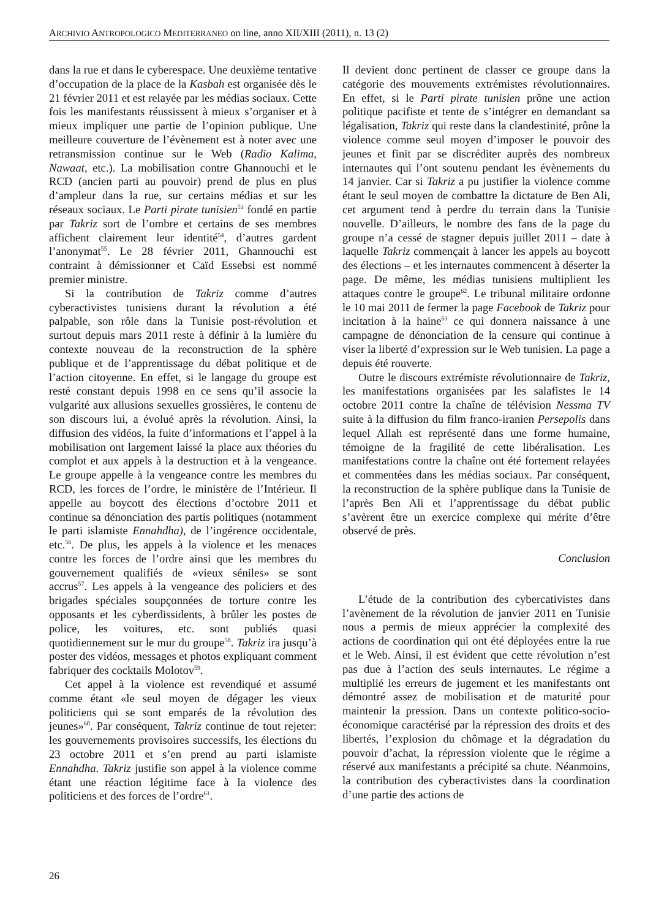ARCHIVIO ANTROPOLOGICO MEDITERRANEO on line, anno XII/XIII (2011), n. 13 (2)
dans la rue et dans le cyberespace. Une deuxième tentative d’occupation de la place de la Kasbah est organisée dès le 21 février 2011 et est relayée par les médias sociaux. Cette fois les manifestants réussissent à mieux s’organiser et à mieux impliquer une partie de l’opinion publique. Une meilleure couverture de l’évènement est à noter avec une retransmission continue sur le Web (Radio Kalima, Nawaat, etc.). La mobilisation contre Ghannouchi et le RCD (ancien parti au pouvoir) prend de plus en plus d’ampleur dans la rue, sur certains médias et sur les réseaux sociaux. Le Parti pirate tunisien<sup>53</sup> fondé en partie par Takriz sort de l’ombre et certains de ses membres affichent clairement leur identité<sup>54</sup>, d’autres gardent l’anonymat<sup>55</sup>. Le 28 février 2011, Ghannouchi est contraint à démissionner et Caïd Essebsi est nommé premier ministre.
Si la contribution de Takriz comme d’autres cyberactivistes tunisiens durant la révolution a été palpable, son rôle dans la Tunisie post-révolution et surtout depuis mars 2011 reste à définir à la lumière du contexte nouveau de la reconstruction de la sphère publique et de l’apprentissage du débat politique et de l’action citoyenne. En effet, si le langage du groupe est resté constant depuis 1998 en ce sens qu’il associe la vulgarité aux allusions sexuelles grossières, le contenu de son discours lui, a évolué après la révolution. Ainsi, la diffusion des vidéos, la fuite d’informations et l’appel à la mobilisation ont largement laissé la place aux théories du complot et aux appels à la destruction et à la vengeance. Le groupe appelle à la vengeance contre les membres du RCD, les forces de l’ordre, le ministère de l’Intérieur. Il appelle au boycott des élections d’octobre 2011 et continue sa dénonciation des partis politiques (notamment le parti islamiste Ennahdha), de l’ingérence occidentale, etc.<sup>56</sup>. De plus, les appels à la violence et les menaces contre les forces de l’ordre ainsi que les membres du gouvernement qualifiés de «vieux séniles» se sont accrus<sup>57</sup>. Les appels à la vengeance des policiers et des brigades spéciales soupçonnées de torture contre les opposants et les cyberdissidents, à brûler les postes de police, les voitures, etc. sont publiés quasi quotidiennement sur le mur du groupe<sup>58</sup>. Takriz ira jusqu’à poster des vidéos, messages et photos expliquant comment fabriquer des cocktails Molotov<sup>59</sup>.
Cet appel à la violence est revendiqué et assumé comme étant «le seul moyen de dégager les vieux politiciens qui se sont emparés de la révolution des jeunes»<sup>60</sup>. Par conséquent, Takriz continue de tout rejeter: les gouvernements provisoires successifs, les élections du 23 octobre 2011 et s’en prend au parti islamiste Ennahdha. Takriz justifie son appel à la violence comme étant une réaction légitime face à la violence des politiciens et des forces de l’ordre<sup>61</sup>.
Il devient donc pertinent de classer ce groupe dans la catégorie des mouvements extrémistes révolutionnaires. En effet, si le Parti pirate tunisien prône une action politique pacifiste et tente de s’intégrer en demandant sa légalisation, Takriz qui reste dans la clandestinité, prône la violence comme seul moyen d’imposer le pouvoir des jeunes et finit par se discréditer auprès des nombreux internautes qui l’ont soutenu pendant les évènements du 14 janvier. Car si Takriz a pu justifier la violence comme étant le seul moyen de combattre la dictature de Ben Ali, cet argument tend à perdre du terrain dans la Tunisie nouvelle. D’ailleurs, le nombre des fans de la page du groupe n’a cessé de stagner depuis juillet 2011 – date à laquelle Takriz commençait à lancer les appels au boycott des élections – et les internautes commencent à déserter la page. De même, les médias tunisiens multiplient les attaques contre le groupe<sup>62</sup>. Le tribunal militaire ordonne le 10 mai 2011 de fermer la page Facebook de Takriz pour incitation à la haine<sup>63</sup> ce qui donnera naissance à une campagne de dénonciation de la censure qui continue à viser la liberté d’expression sur le Web tunisien. La page a depuis été rouverte.
Outre le discours extrémiste révolutionnaire de Takriz, les manifestations organisées par les salafistes le 14 octobre 2011 contre la chaîne de télévision Nessma TV suite à la diffusion du film franco-iranien Persepolis dans lequel Allah est représenté dans une forme humaine, témoigne de la fragilité de cette libéralisation. Les manifestations contre la chaîne ont été fortement relayées et commentées dans les médias sociaux. Par conséquent, la reconstruction de la sphère publique dans la Tunisie de l’après Ben Ali et l’apprentissage du débat public s’avèrent être un exercice complexe qui mérite d’être observé de près.
Conclusion
L’étude de la contribution des cybercativistes dans l’avènement de la révolution de janvier 2011 en Tunisie nous a permis de mieux apprécier la complexité des actions de coordination qui ont été déployées entre la rue et le Web. Ainsi, il est évident que cette révolution n’est pas due à l’action des seuls internautes. Le régime a multiplié les erreurs de jugement et les manifestants ont démontré assez de mobilisation et de maturité pour maintenir la pression. Dans un contexte politico-socio-économique caractérisé par la répression des droits et des libertés, l’explosion du chômage et la dégradation du pouvoir d’achat, la répression violente que le régime a réservé aux manifestants a précipité sa chute. Néanmoins, la contribution des cyberactivistes dans la coordination d’une partie des actions de
26